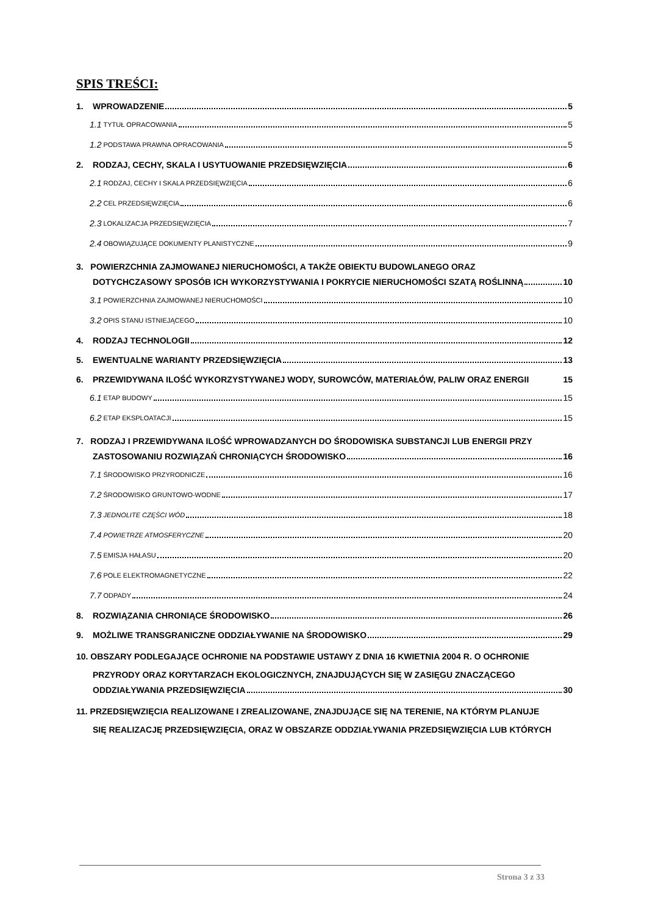SPIS TREŚCI:
1. WPROWADZENIE 5
1.1 TYTUŁ OPRACOWANIA 5
1.2 PODSTAWA PRAWNA OPRACOWANIA 5
2. RODZAJ, CECHY, SKALA I USYTUOWANIE PRZEDSIĘWZIĘCIA 6
2.1 RODZAJ, CECHY I SKALA PRZEDSIĘWZIĘCIA 6
2.2 CEL PRZEDSIĘWZIĘCIA 6
2.3 LOKALIZACJA PRZEDSIĘWZIĘCIA 7
2.4 OBOWIĄZUJĄCE DOKUMENTY PLANISTYCZNE 9
3. POWIERZCHNIA ZAJMOWANEJ NIERUCHOMOŚCI, A TAKŻE OBIEKTU BUDOWLANEGO ORAZ
DOTYCHCZASOWY SPOSÓB ICH WYKORZYSTYWANIA I POKRYCIE NIERUCHOMOŚCI SZATĄ ROŚLINNĄ 10
3.1 POWIERZCHNIA ZAJMOWANEJ NIERUCHOMOŚCI 10
3.2 OPIS STANU ISTNIEJĄCEGO 10
4. RODZAJ TECHNOLOGII 12
5. EWENTUALNE WARIANTY PRZEDSIĘWZIĘCIA 13
6. PRZEWIDYWANA ILOŚĆ WYKORZYSTYWANEJ WODY, SUROWCÓW, MATERIAŁÓW, PALIW ORAZ ENERGII 15
6.1 ETAP BUDOWY 15
6.2 ETAP EKSPLOATACJI 15
7. RODZAJ I PRZEWIDYWANA ILOŚĆ WPROWADZANYCH DO ŚRODOWISKA SUBSTANCJI LUB ENERGII PRZY
ZASTOSOWANIU ROZWIĄZAŃ CHRONIĄCYCH ŚRODOWISKO 16
7.1 ŚRODOWISKO PRZYRODNICZE 16
7.2 ŚRODOWISKO GRUNTOWO-WODNE 17
7.3 JEDNOLITE CZĘŚCI WÓD 18
7.4 POWIETRZE ATMOSFERYCZNE 20
7.5 EMISJA HAŁASU 20
7.6 POLE ELEKTROMAGNETYCZNE 22
7.7 ODPADY 24
8. ROZWIĄZANIA CHRONIĄCE ŚRODOWISKO 26
9. MOŻLIWE TRANSGRANICZNE ODDZIAŁYWANIE NA ŚRODOWISKO 29
10. OBSZARY PODLEGAJĄCE OCHRONIE NA PODSTAWIE USTAWY Z DNIA 16 KWIETNIA 2004 R. O OCHRONIE
PRZYRODY ORAZ KORYTARZACH EKOLOGICZNYCH, ZNAJDUJĄCYCH SIĘ W ZASIĘGU ZNACZĄCEGO
ODDZIAŁYWANIA PRZEDSIĘWZIĘCIA 30
11. PRZEDSIĘWZIĘCIA REALIZOWANE I ZREALIZOWANE, ZNAJDUJĄCE SIĘ NA TERENIE, NA KTÓRYM PLANUJE
SIĘ REALIZACJĘ PRZEDSIĘWZIĘCIA, ORAZ W OBSZARZE ODDZIAŁYWANIA PRZEDSIĘWZIĘCIA LUB KTÓRYCH
Strona 3 z 33